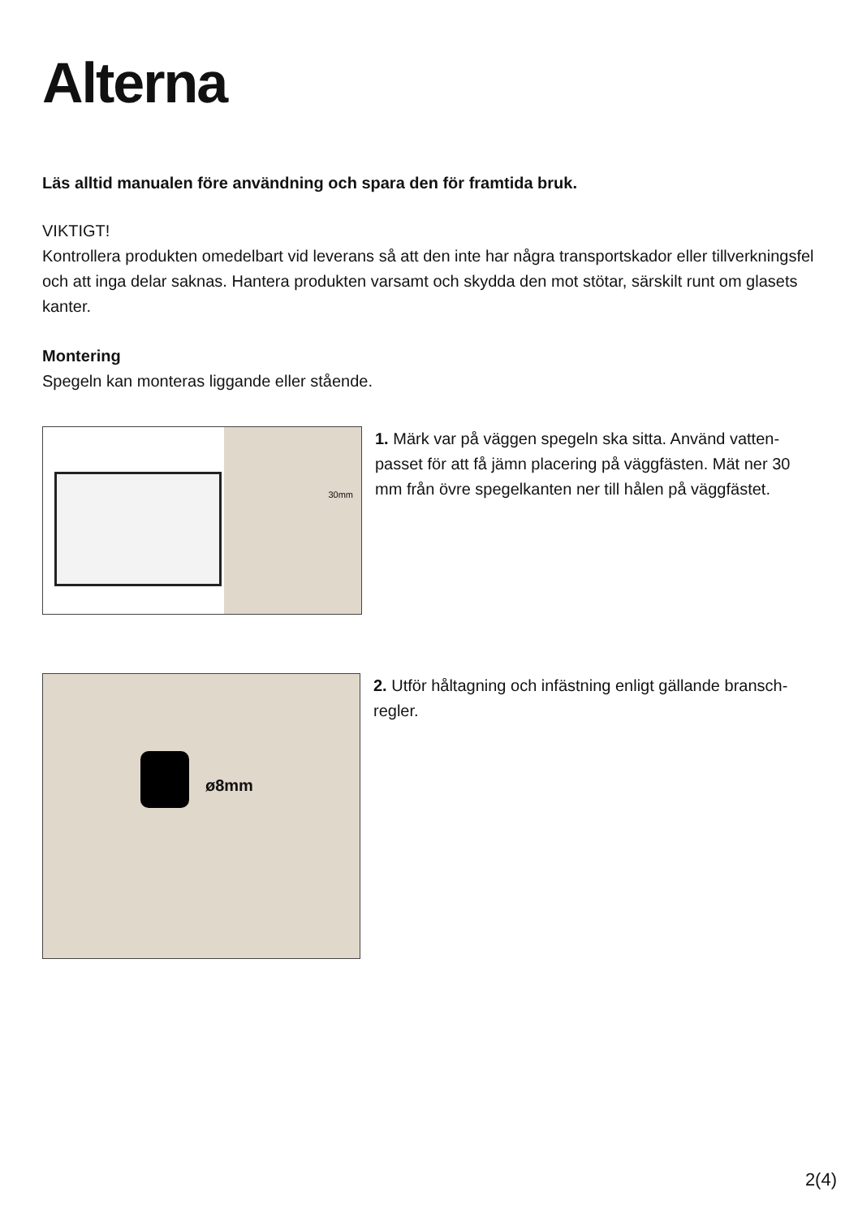Alterna
Läs alltid manualen före användning och spara den för framtida bruk.
VIKTIGT!
Kontrollera produkten omedelbart vid leverans så att den inte har några transportskador eller tillverk­ningsfel och att inga delar saknas. Hantera produkten varsamt och skydda den mot stötar, särskilt runt om glasets kanter.
Montering
Spegeln kan monteras liggande eller stående.
30mm
1. Märk var på väggen spegeln ska sitta. Använd vatten­passet för att få jämn placering på väggfästen. Mät ner 30 mm från övre spegelkanten ner till hålen på väggfästet.
ø8mm
2. Utför håltagning och infästning enligt gällande bransch­regler.
2(4)